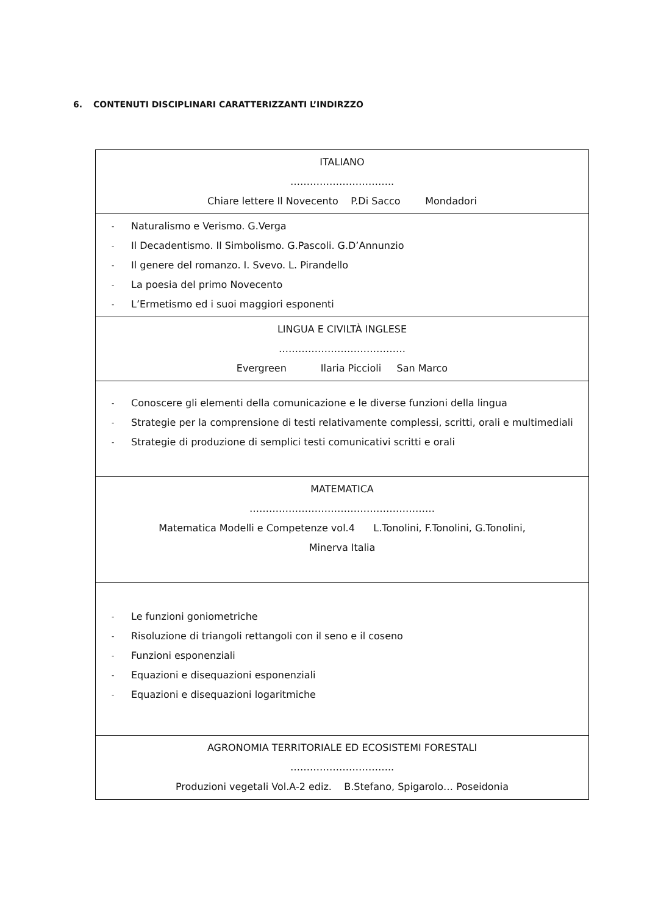6. CONTENUTI DISCIPLINARI CARATTERIZZANTI L’INDIRZZO
| ITALIANO ………………………….. Chiare lettere Il Novecento P.Di Sacco Mondadori |
| - Naturalismo e Verismo. G.Verga - Il Decadentismo. Il Simbolismo. G.Pascoli. G.D’Annunzio - Il genere del romanzo. I. Svevo. L. Pirandello - La poesia del primo Novecento - L’Ermetismo ed i suoi maggiori esponenti |
| LINGUA E CIVILTÀ INGLESE ………………………………… Evergreen Ilaria Piccioli San Marco |
| - Conoscere gli elementi della comunicazione e le diverse funzioni della lingua - Strategie per la comprensione di testi relativamente complessi, scritti, orali e multimediali - Strategie di produzione di semplici testi comunicativi scritti e orali |
| MATEMATICA ………………………………………………… Matematica Modelli e Competenze vol.4 L.Tonolini, F.Tonolini, G.Tonolini, Minerva Italia |
| - Le funzioni goniometriche - Risoluzione di triangoli rettangoli con il seno e il coseno - Funzioni esponenziali - Equazioni e disequazioni esponenziali - Equazioni e disequazioni logaritmiche |
| AGRONOMIA TERRITORIALE ED ECOSISTEMI FORESTALI ………………………….. Produzioni vegetali Vol.A-2 ediz. B.Stefano, Spigarolo… Poseidonia |